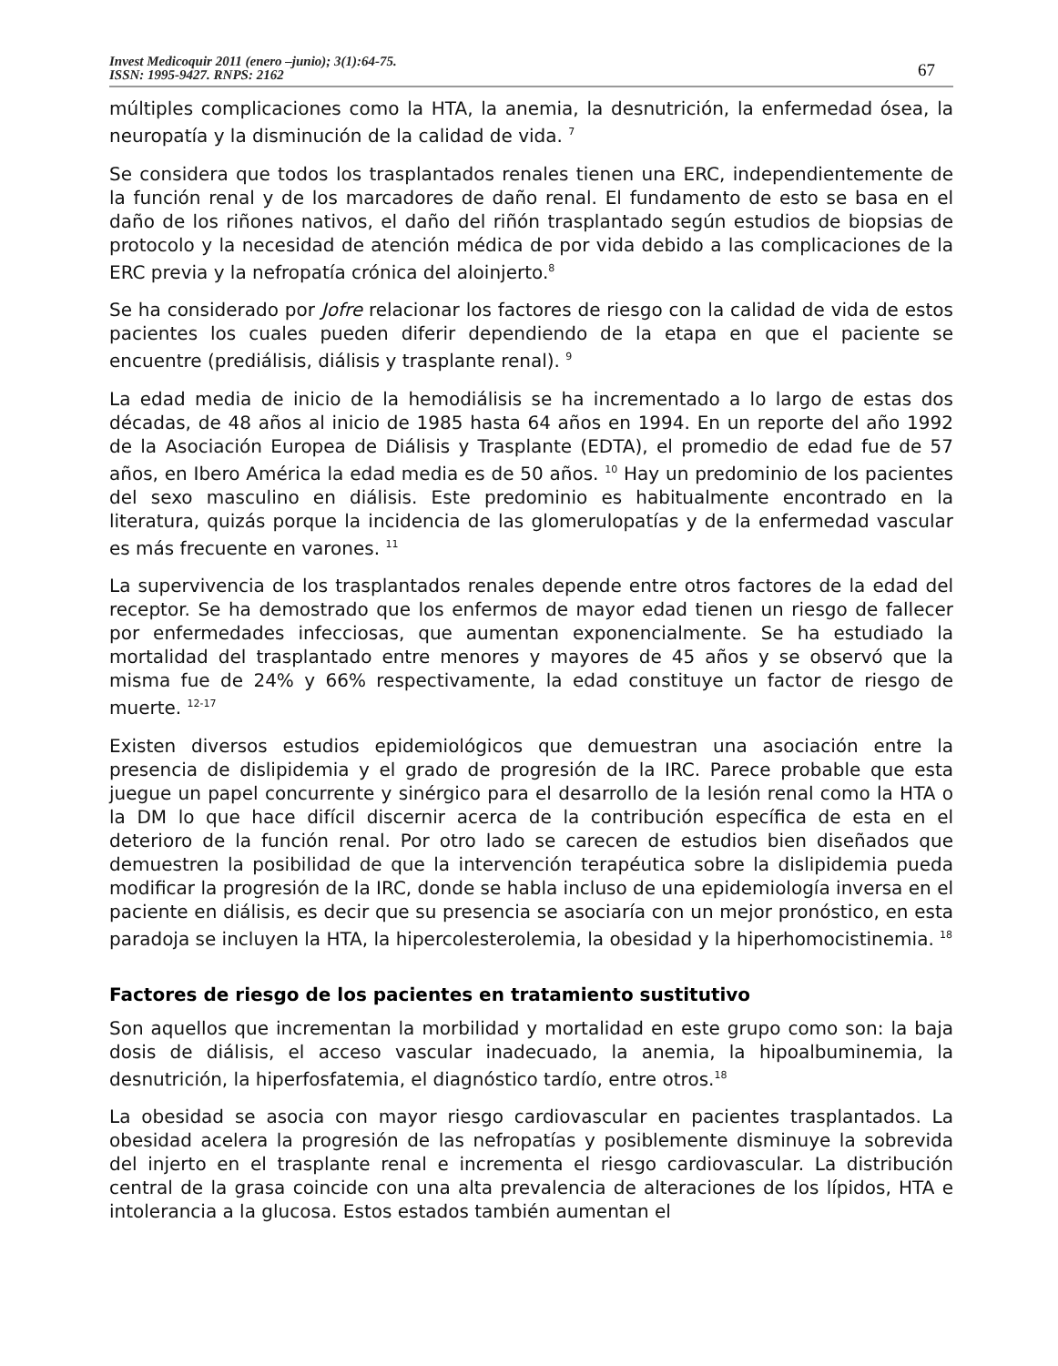Invest Medicoquir 2011 (enero –junio); 3(1):64-75.
ISSN: 1995-9427. RNPS: 2162
67
múltiples complicaciones como la HTA, la anemia, la desnutrición, la enfermedad ósea, la neuropatía y la disminución de la calidad de vida. <sup>7</sup>
Se considera que todos los trasplantados renales tienen una ERC, independientemente de la función renal y de los marcadores de daño renal. El fundamento de esto se basa en el daño de los riñones nativos, el daño del riñón trasplantado según estudios de biopsias de protocolo y la necesidad de atención médica de por vida debido a las complicaciones de la ERC previa y la nefropatía crónica del aloinjerto.<sup>8</sup>
Se ha considerado por Jofre relacionar los factores de riesgo con la calidad de vida de estos pacientes los cuales pueden diferir dependiendo de la etapa en que el paciente se encuentre (prediálisis, diálisis y trasplante renal). <sup>9</sup>
La edad media de inicio de la hemodiálisis se ha incrementado a lo largo de estas dos décadas, de 48 años al inicio de 1985 hasta 64 años en 1994. En un reporte del año 1992 de la Asociación Europea de Diálisis y Trasplante (EDTA), el promedio de edad fue de 57 años, en Ibero América la edad media es de 50 años. <sup>10</sup> Hay un predominio de los pacientes del sexo masculino en diálisis. Este predominio es habitualmente encontrado en la literatura, quizás porque la incidencia de las glomerulopatías y de la enfermedad vascular es más frecuente en varones. <sup>11</sup>
La supervivencia de los trasplantados renales depende entre otros factores de la edad del receptor. Se ha demostrado que los enfermos de mayor edad tienen un riesgo de fallecer por enfermedades infecciosas, que aumentan exponencialmente. Se ha estudiado la mortalidad del trasplantado entre menores y mayores de 45 años y se observó que la misma fue de 24% y 66% respectivamente, la edad constituye un factor de riesgo de muerte. <sup>12-17</sup>
Existen diversos estudios epidemiológicos que demuestran una asociación entre la presencia de dislipidemia y el grado de progresión de la IRC. Parece probable que esta juegue un papel concurrente y sinérgico para el desarrollo de la lesión renal como la HTA o la DM lo que hace difícil discernir acerca de la contribución específica de esta en el deterioro de la función renal. Por otro lado se carecen de estudios bien diseñados que demuestren la posibilidad de que la intervención terapéutica sobre la dislipidemia pueda modificar la progresión de la IRC, donde se habla incluso de una epidemiología inversa en el paciente en diálisis, es decir que su presencia se asociaría con un mejor pronóstico, en esta paradoja se incluyen la HTA, la hipercolesterolemia, la obesidad y la hiperhomocistinemia. <sup>18</sup>
Factores de riesgo de los pacientes en tratamiento sustitutivo
Son aquellos que incrementan la morbilidad y mortalidad en este grupo como son: la baja dosis de diálisis, el acceso vascular inadecuado, la anemia, la hipoalbuminemia, la desnutrición, la hiperfosfatemia, el diagnóstico tardío, entre otros.<sup>18</sup>
La obesidad se asocia con mayor riesgo cardiovascular en pacientes trasplantados. La obesidad acelera la progresión de las nefropatías y posiblemente disminuye la sobrevida del injerto en el trasplante renal e incrementa el riesgo cardiovascular. La distribución central de la grasa coincide con una alta prevalencia de alteraciones de los lípidos, HTA e intolerancia a la glucosa. Estos estados también aumentan el